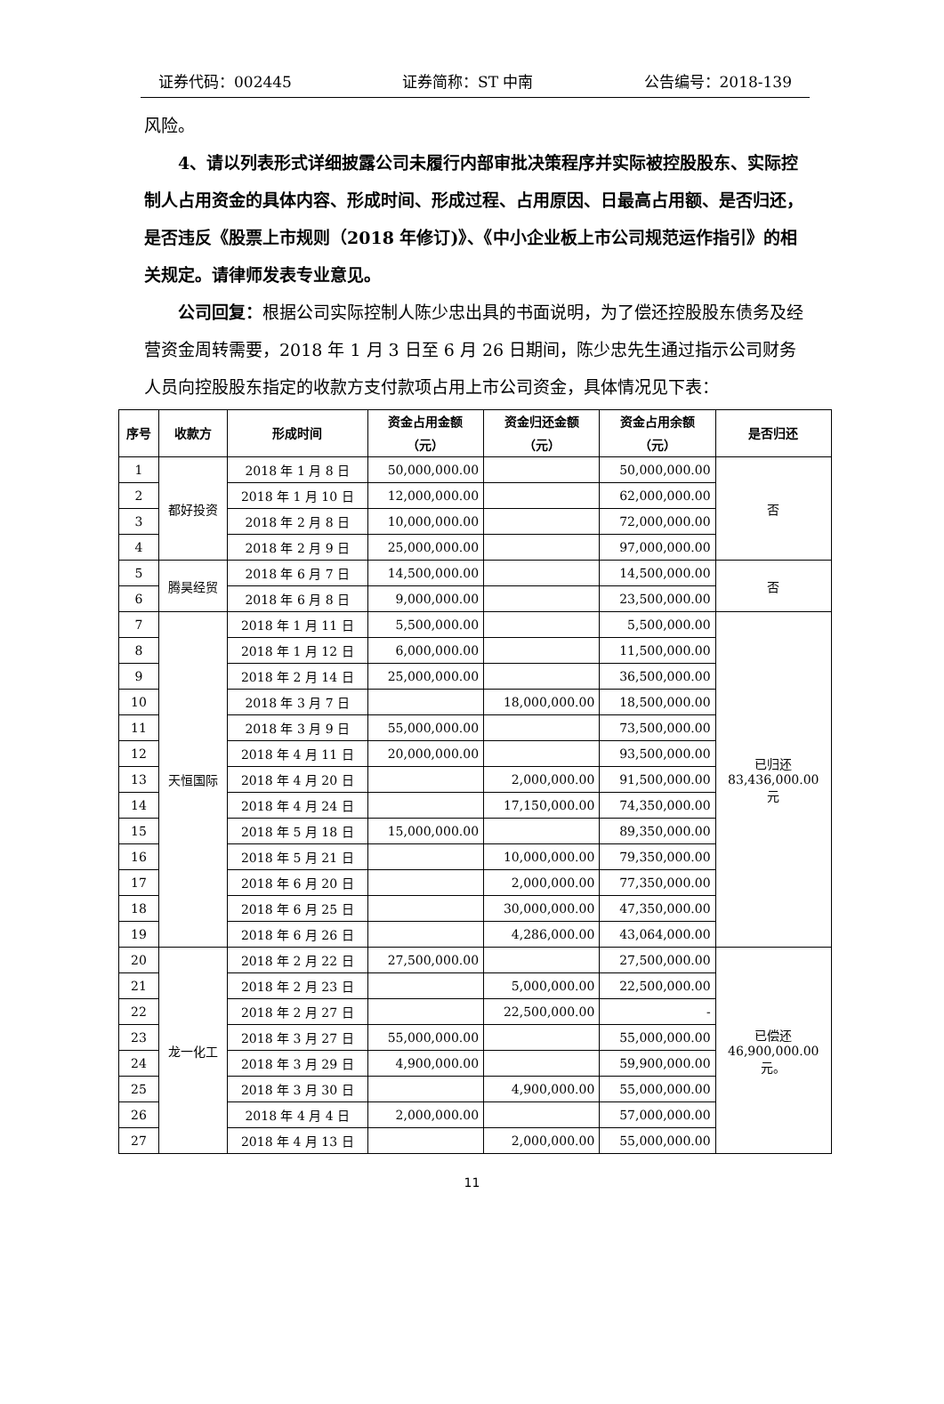证券代码：002445 证券简称：ST 中南 公告编号：2018-139
风险。
4、请以列表形式详细披露公司未履行内部审批决策程序并实际被控股股东、实际控制人占用资金的具体内容、形成时间、形成过程、占用原因、日最高占用额、是否归还，是否违反《股票上市规则（2018 年修订)》、《中小企业板上市公司规范运作指引》的相关规定。请律师发表专业意见。
公司回复：根据公司实际控制人陈少忠出具的书面说明，为了偿还控股股东债务及经营资金周转需要，2018 年 1 月 3 日至 6 月 26 日期间，陈少忠先生通过指示公司财务人员向控股股东指定的收款方支付款项占用上市公司资金，具体情况见下表：
| 序号 | 收款方 | 形成时间 | 资金占用金额 （元） | 资金归还金额 （元） | 资金占用余额 （元） | 是否归还 |
| --- | --- | --- | --- | --- | --- | --- |
| 1 | 都好投资 | 2018 年 1 月 8 日 | 50,000,000.00 | | 50,000,000.00 | 否 |
| 2 | | 2018 年 1 月 10 日 | 12,000,000.00 | | 62,000,000.00 | |
| 3 | | 2018 年 2 月 8 日 | 10,000,000.00 | | 72,000,000.00 | |
| 4 | | 2018 年 2 月 9 日 | 25,000,000.00 | | 97,000,000.00 | |
| 5 | 腾昊经贸 | 2018 年 6 月 7 日 | 14,500,000.00 | | 14,500,000.00 | 否 |
| 6 | | 2018 年 6 月 8 日 | 9,000,000.00 | | 23,500,000.00 | |
| 7 | 天恒国际 | 2018 年 1 月 11 日 | 5,500,000.00 | | 5,500,000.00 | 已归还 83,436,000.00 元 |
| 8 | | 2018 年 1 月 12 日 | 6,000,000.00 | | 11,500,000.00 | |
| 9 | | 2018 年 2 月 14 日 | 25,000,000.00 | | 36,500,000.00 | |
| 10 | | 2018 年 3 月 7 日 | | 18,000,000.00 | 18,500,000.00 | |
| 11 | | 2018 年 3 月 9 日 | 55,000,000.00 | | 73,500,000.00 | |
| 12 | | 2018 年 4 月 11 日 | 20,000,000.00 | | 93,500,000.00 | |
| 13 | | 2018 年 4 月 20 日 | | 2,000,000.00 | 91,500,000.00 | |
| 14 | | 2018 年 4 月 24 日 | | 17,150,000.00 | 74,350,000.00 | |
| 15 | | 2018 年 5 月 18 日 | 15,000,000.00 | | 89,350,000.00 | |
| 16 | | 2018 年 5 月 21 日 | | 10,000,000.00 | 79,350,000.00 | |
| 17 | | 2018 年 6 月 20 日 | | 2,000,000.00 | 77,350,000.00 | |
| 18 | | 2018 年 6 月 25 日 | | 30,000,000.00 | 47,350,000.00 | |
| 19 | | 2018 年 6 月 26 日 | | 4,286,000.00 | 43,064,000.00 | |
| 20 | 龙一化工 | 2018 年 2 月 22 日 | 27,500,000.00 | | 27,500,000.00 | 已偿还 46,900,000.00 元。 |
| 21 | | 2018 年 2 月 23 日 | | 5,000,000.00 | 22,500,000.00 | |
| 22 | | 2018 年 2 月 27 日 | | 22,500,000.00 | - | |
| 23 | | 2018 年 3 月 27 日 | 55,000,000.00 | | 55,000,000.00 | |
| 24 | | 2018 年 3 月 29 日 | 4,900,000.00 | | 59,900,000.00 | |
| 25 | | 2018 年 3 月 30 日 | | 4,900,000.00 | 55,000,000.00 | |
| 26 | | 2018 年 4 月 4 日 | 2,000,000.00 | | 57,000,000.00 | |
| 27 | | 2018 年 4 月 13 日 | | 2,000,000.00 | 55,000,000.00 | |
11